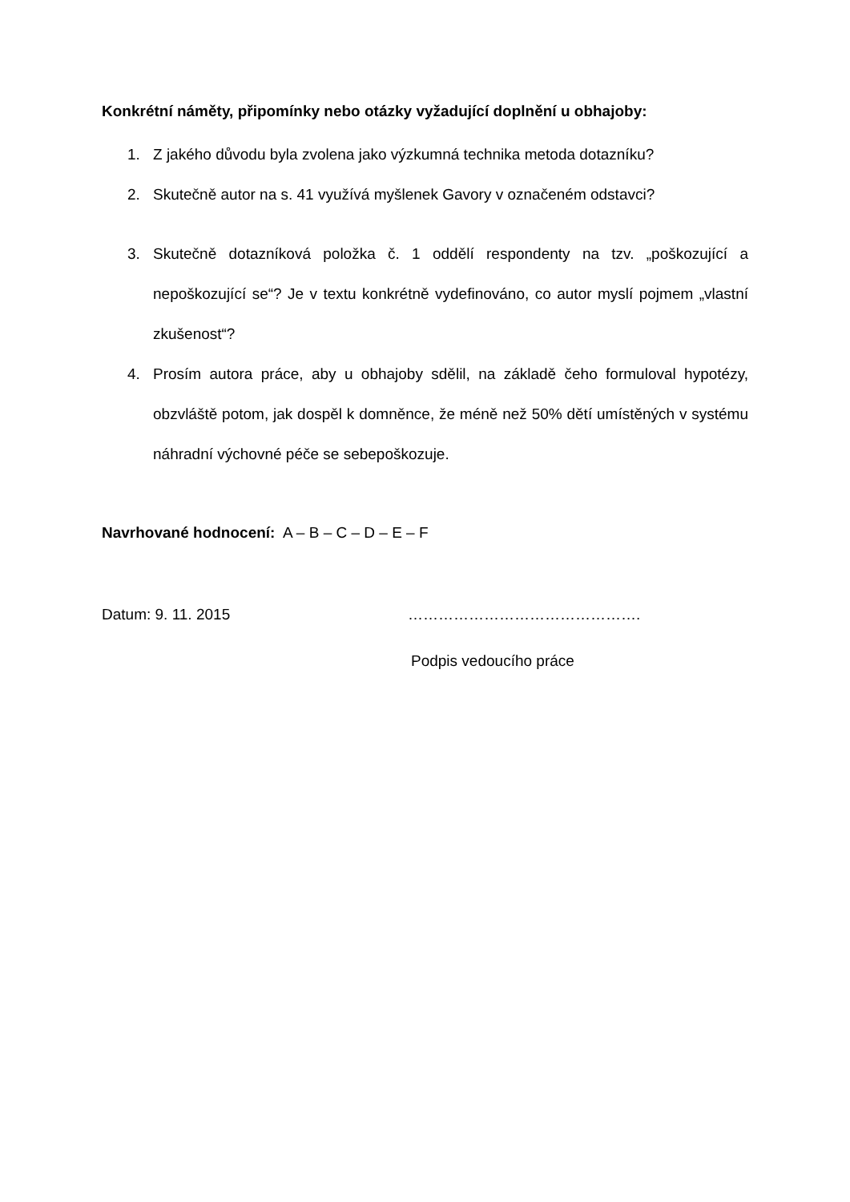Konkrétní náměty, připomínky nebo otázky vyžadující doplnění u obhajoby:
1. Z jakého důvodu byla zvolena jako výzkumná technika metoda dotazníku?
2. Skutečně autor na s. 41 využívá myšlenek Gavory v označeném odstavci?
3. Skutečně dotazníková položka č. 1 oddělí respondenty na tzv. „poškozující a nepoškozující se“? Je v textu konkrétně vydefinováno, co autor myslí pojmem „vlastní zkušenost“?
4. Prosím autora práce, aby u obhajoby sdělil, na základě čeho formuloval hypotézy, obzvláště potom, jak dospěl k domněnce, že méně než 50% dětí umístěných v systému náhradní výchovné péče se sebepoškozuje.
Navrhované hodnocení: A – B – C – D – E – F
Datum: 9. 11. 2015 ……………………………………….
Podpis vedoucího práce